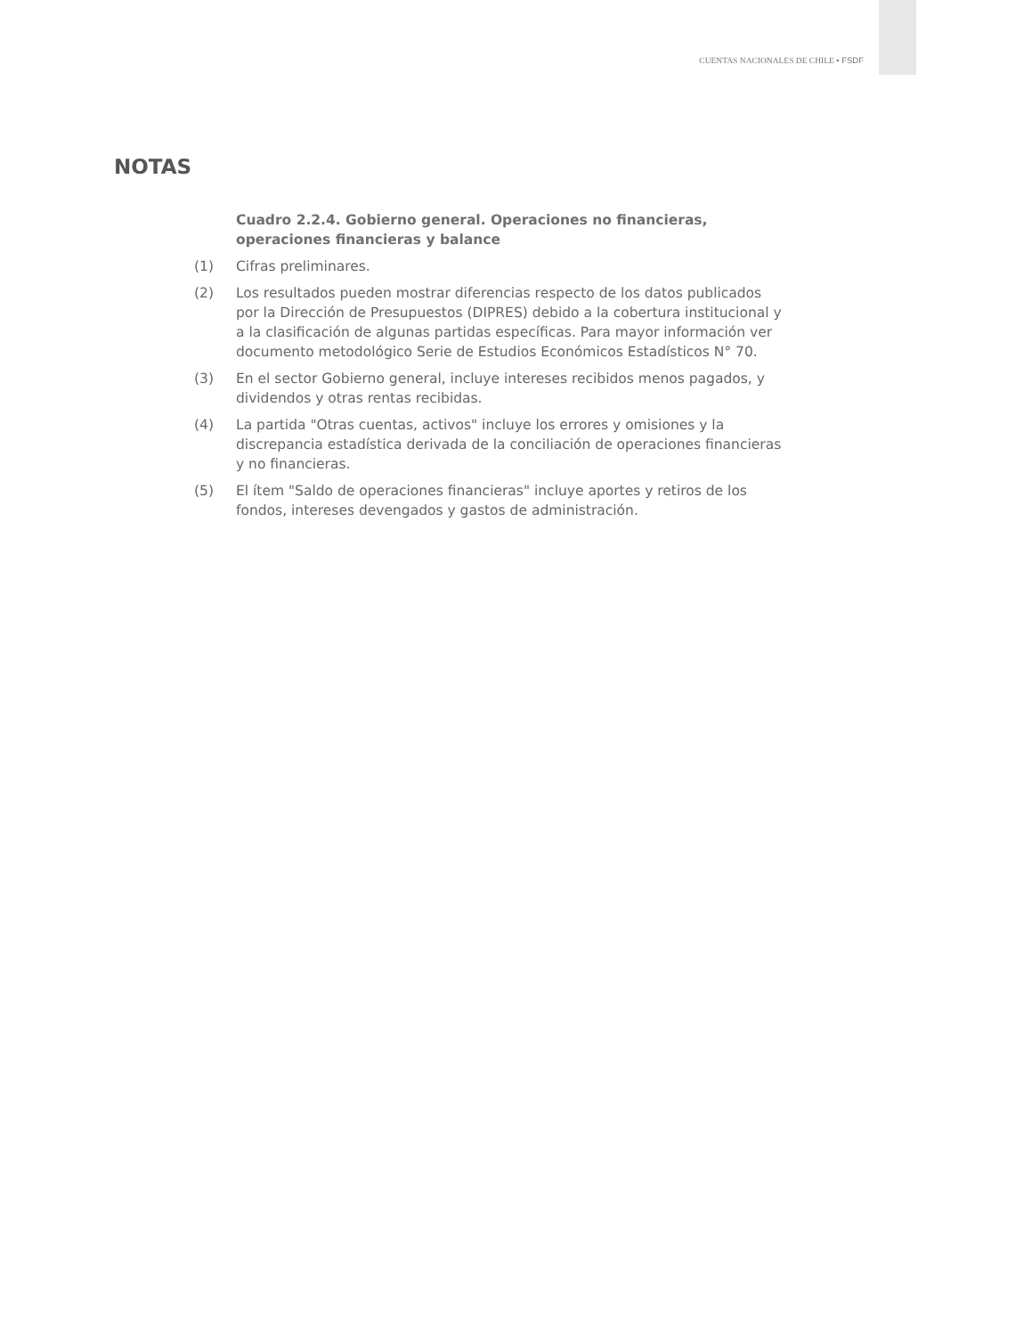CUENTAS NACIONALES DE CHILE • FSDF
NOTAS
Cuadro 2.2.4. Gobierno general. Operaciones no financieras, operaciones financieras y balance
(1) Cifras preliminares.
(2) Los resultados pueden mostrar diferencias respecto de los datos publicados por la Dirección de Presupuestos (DIPRES) debido a la cobertura institucional y a la clasificación de algunas partidas específicas. Para mayor información ver documento metodológico Serie de Estudios Económicos Estadísticos N° 70.
(3) En el sector Gobierno general, incluye intereses recibidos menos pagados, y dividendos y otras rentas recibidas.
(4) La partida "Otras cuentas, activos" incluye los errores y omisiones y la discrepancia estadística derivada de la conciliación de operaciones financieras y no financieras.
(5) El ítem "Saldo de operaciones financieras" incluye aportes y retiros de los fondos, intereses devengados y gastos de administración.